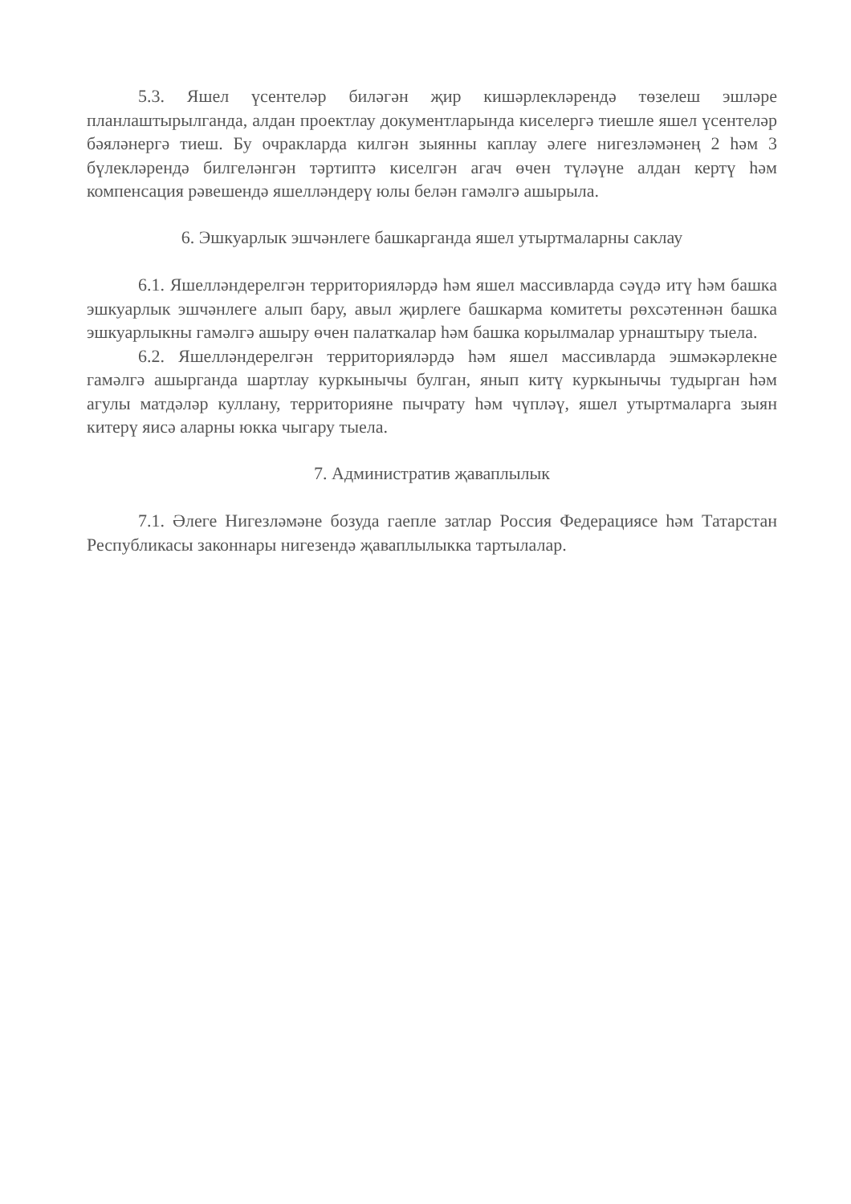5.3. Яшел үсентеләр биләгән җир кишәрлекләрендә төзелеш эшләре планлаштырылганда, алдан проектлау документларында киселергә тиешле яшел үсентеләр бәяләнергә тиеш. Бу очракларда килгән зыянны каплау әлеге нигезләмәнең 2 һәм 3 бүлекләрендә билгеләнгән тәртиптә киселгән агач өчен түләүне алдан кертү һәм компенсация рәвешендә яшелләндерү юлы белән гамәлгә ашырыла.
6. Эшкуарлык эшчәнлеге башкарганда яшел утыртмаларны саклау
6.1. Яшелләндерелгән территорияләрдә һәм яшел массивларда сәүдә итү һәм башка эшкуарлык эшчәнлеге алып бару, авыл җирлеге башкарма комитеты рөхсәтеннән башка эшкуарлыкны гамәлгә ашыру өчен палаткалар һәм башка корылмалар урнаштыру тыела.
6.2. Яшелләндерелгән территорияләрдә һәм яшел массивларда эшмәкәрлекне гамәлгә ашырганда шартлау куркынычы булган, янып китү куркынычы тудырган һәм агулы матдәләр куллану, территорияне пычрату һәм чүпләү, яшел утыртмаларга зыян китерү яисә аларны юкка чыгару тыела.
7. Административ җаваплылык
7.1. Әлеге Нигезләмәне бозуда гаепле затлар Россия Федерациясе һәм Татарстан Республикасы законнары нигезендә җаваплылыкка тартылалар.